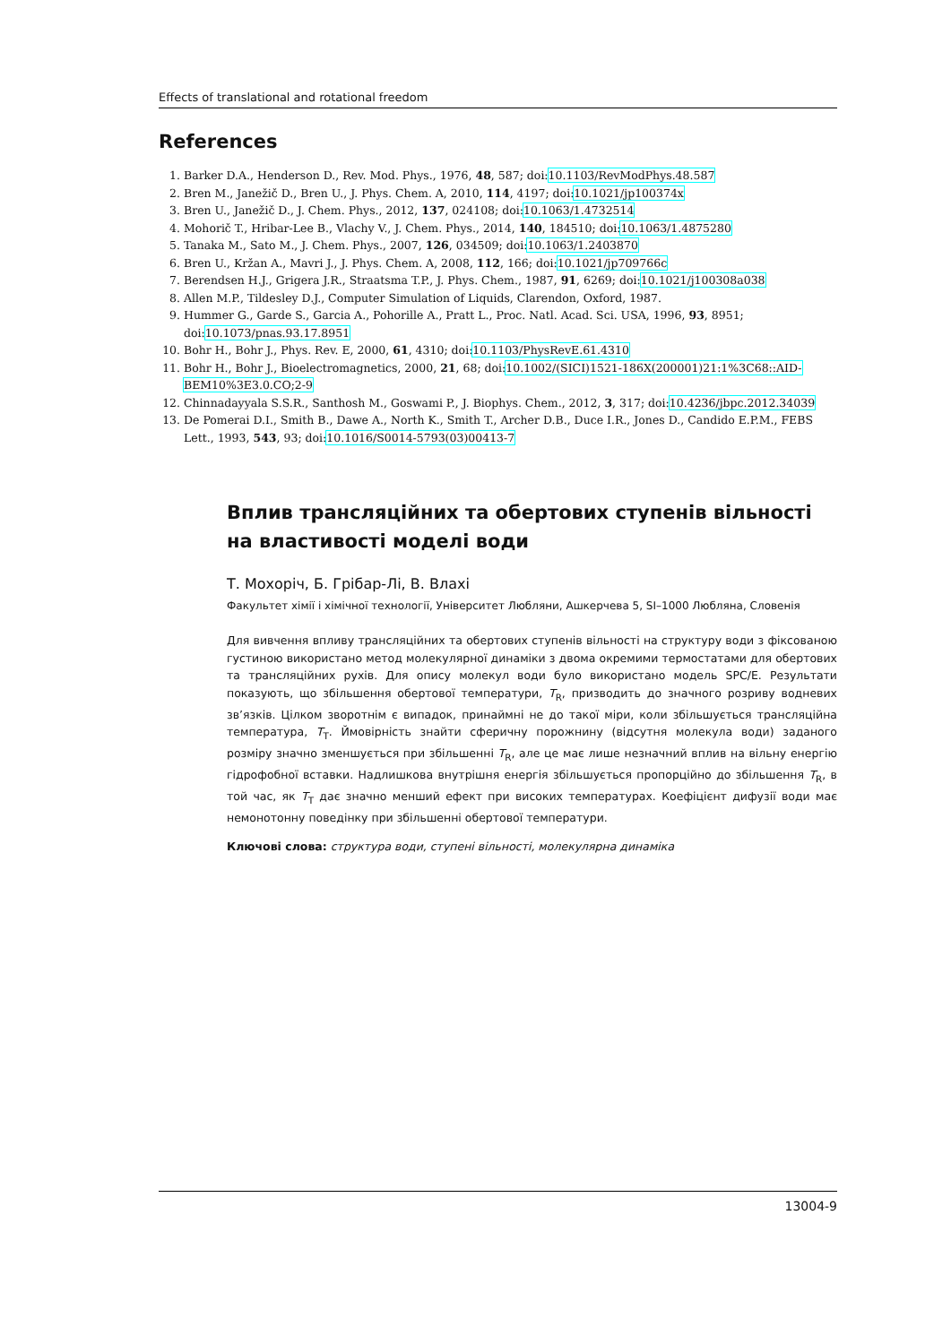Effects of translational and rotational freedom
References
1. Barker D.A., Henderson D., Rev. Mod. Phys., 1976, 48, 587; doi:10.1103/RevModPhys.48.587
2. Bren M., Janežič D., Bren U., J. Phys. Chem. A, 2010, 114, 4197; doi:10.1021/jp100374x
3. Bren U., Janežič D., J. Chem. Phys., 2012, 137, 024108; doi:10.1063/1.4732514
4. Mohorič T., Hribar-Lee B., Vlachy V., J. Chem. Phys., 2014, 140, 184510; doi:10.1063/1.4875280
5. Tanaka M., Sato M., J. Chem. Phys., 2007, 126, 034509; doi:10.1063/1.2403870
6. Bren U., Kržan A., Mavri J., J. Phys. Chem. A, 2008, 112, 166; doi:10.1021/jp709766c
7. Berendsen H.J., Grigera J.R., Straatsma T.P., J. Phys. Chem., 1987, 91, 6269; doi:10.1021/j100308a038
8. Allen M.P., Tildesley D.J., Computer Simulation of Liquids, Clarendon, Oxford, 1987.
9. Hummer G., Garde S., Garcia A., Pohorille A., Pratt L., Proc. Natl. Acad. Sci. USA, 1996, 93, 8951; doi:10.1073/pnas.93.17.8951
10. Bohr H., Bohr J., Phys. Rev. E, 2000, 61, 4310; doi:10.1103/PhysRevE.61.4310
11. Bohr H., Bohr J., Bioelectromagnetics, 2000, 21, 68; doi:10.1002/(SICI)1521-186X(200001)21:1%3C68::AID-BEM10%3E3.0.CO;2-9
12. Chinnadayyala S.S.R., Santhosh M., Goswami P., J. Biophys. Chem., 2012, 3, 317; doi:10.4236/jbpc.2012.34039
13. De Pomerai D.I., Smith B., Dawe A., North K., Smith T., Archer D.B., Duce I.R., Jones D., Candido E.P.M., FEBS Lett., 1993, 543, 93; doi:10.1016/S0014-5793(03)00413-7
Вплив трансляційних та обертових ступенів вільності на властивості моделі води
Т. Мохоріч, Б. Грібар-Лі, В. Влахі
Факультет хімії і хімічної технології, Університет Любляни, Ашкерчева 5, SI–1000 Любляна, Словенія
Для вивчення впливу трансляційних та обертових ступенів вільності на структуру води з фіксованою густиною використано метод молекулярної динаміки з двома окремими термостатами для обертових та трансляційних рухів. Для опису молекул води було використано модель SPC/E. Результати показують, що збільшення обертової температури, T<sub>R</sub>, призводить до значного розриву водневих зв’язків. Цілком зворотнім є випадок, принаймні не до такої міри, коли збільшується трансляційна температура, T<sub>T</sub>. Ймовірність знайти сферичну порожнину (відсутня молекула води) заданого розміру значно зменшується при збільшенні T<sub>R</sub>, але це має лише незначний вплив на вільну енергію гідрофобної вставки. Надлишкова внутрішня енергія збільшується пропорційно до збільшення T<sub>R</sub>, в той час, як T<sub>T</sub> дає значно менший ефект при високих температурах. Коефіцієнт дифузії води має немонотонну поведінку при збільшенні обертової температури.
Ключові слова: структура води, ступені вільності, молекулярна динаміка
13004-9